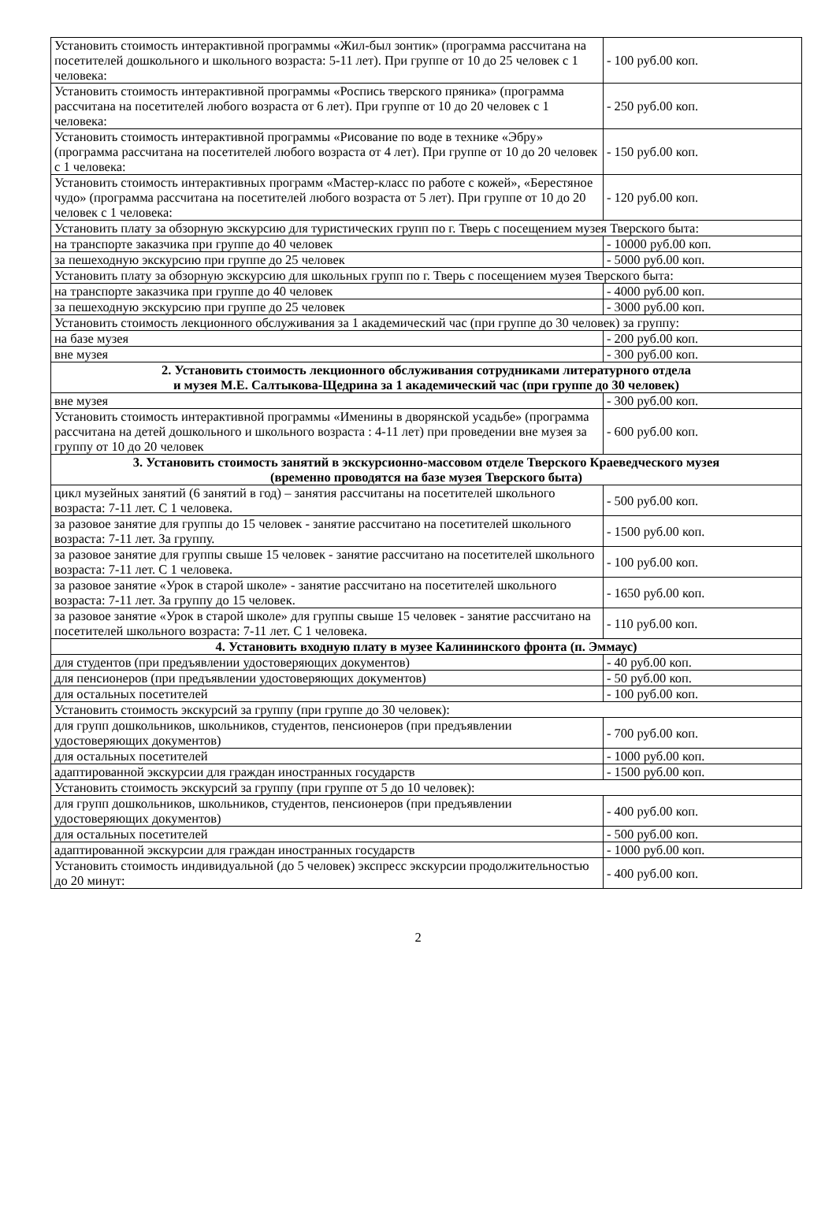| Установить стоимость интерактивной программы «Жил-был зонтик» (программа рассчитана на посетителей дошкольного и школьного возраста: 5-11 лет). При группе от 10 до 25 человек с 1 человека: | - 100 руб.00 коп. |
| Установить стоимость интерактивной программы «Роспись тверского пряника» (программа рассчитана на посетителей любого возраста от 6 лет). При группе от 10 до 20 человек с 1 человека: | - 250 руб.00 коп. |
| Установить стоимость интерактивной программы «Рисование по воде в технике «Эбру» (программа рассчитана на посетителей любого возраста от 4 лет). При группе от 10 до 20 человек с 1 человека: | - 150 руб.00 коп. |
| Установить стоимость интерактивных программ «Мастер-класс по работе с кожей», «Берестяное чудо» (программа рассчитана на посетителей любого возраста от 5 лет). При группе от 10 до 20 человек с 1 человека: | - 120 руб.00 коп. |
| Установить плату за обзорную экскурсию для туристических групп по г. Тверь с посещением музея Тверского быта: | |
| на транспорте заказчика при группе до 40 человек | - 10000 руб.00 коп. |
| за пешеходную экскурсию при группе до 25 человек | - 5000 руб.00 коп. |
| Установить плату за обзорную экскурсию для школьных групп по г. Тверь с посещением музея Тверского быта: | |
| на транспорте заказчика при группе до 40 человек | - 4000 руб.00 коп. |
| за пешеходную экскурсию при группе до 25 человек | - 3000 руб.00 коп. |
| Установить стоимость лекционного обслуживания за 1 академический час (при группе до 30 человек) за группу: | |
| на базе музея | - 200 руб.00 коп. |
| вне музея | - 300 руб.00 коп. |
| 2. Установить стоимость лекционного обслуживания сотрудниками литературного отдела и музея М.Е. Салтыкова-Щедрина за 1 академический час (при группе до 30 человек) | |
| вне музея | - 300 руб.00 коп. |
| Установить стоимость интерактивной программы «Именины в дворянской усадьбе» (программа рассчитана на детей дошкольного и школьного возраста : 4-11 лет) при проведении вне музея за группу от 10 до 20 человек | - 600 руб.00 коп. |
| 3. Установить стоимость занятий в экскурсионно-массовом отделе Тверского Краеведческого музея (временно проводятся на базе музея Тверского быта) | |
| цикл музейных занятий (6 занятий в год) – занятия рассчитаны на посетителей школьного возраста: 7-11 лет. С 1 человека. | - 500 руб.00 коп. |
| за разовое занятие для группы до 15 человек - занятие рассчитано на посетителей школьного возраста: 7-11 лет. За группу. | - 1500 руб.00 коп. |
| за разовое занятие для группы свыше 15 человек - занятие рассчитано на посетителей школьного возраста: 7-11 лет. С 1 человека. | - 100 руб.00 коп. |
| за разовое занятие «Урок в старой школе» - занятие рассчитано на посетителей школьного возраста: 7-11 лет. За группу до 15 человек. | - 1650 руб.00 коп. |
| за разовое занятие «Урок в старой школе» для группы свыше 15 человек - занятие рассчитано на посетителей школьного возраста: 7-11 лет. С 1 человека. | - 110 руб.00 коп. |
| 4. Установить входную плату в музее Калининского фронта (п. Эммаус) | |
| для студентов (при предъявлении удостоверяющих документов) | - 40 руб.00 коп. |
| для пенсионеров (при предъявлении удостоверяющих документов) | - 50 руб.00 коп. |
| для остальных посетителей | - 100 руб.00 коп. |
| Установить стоимость экскурсий за группу (при группе до 30 человек): | |
| для групп дошкольников, школьников, студентов, пенсионеров (при предъявлении удостоверяющих документов) | - 700 руб.00 коп. |
| для остальных посетителей | - 1000 руб.00 коп. |
| адаптированной экскурсии для граждан иностранных государств | - 1500 руб.00 коп. |
| Установить стоимость экскурсий за группу (при группе от 5 до 10 человек): | |
| для групп дошкольников, школьников, студентов, пенсионеров (при предъявлении удостоверяющих документов) | - 400 руб.00 коп. |
| для остальных посетителей | - 500 руб.00 коп. |
| адаптированной экскурсии для граждан иностранных государств | - 1000 руб.00 коп. |
| Установить стоимость индивидуальной (до 5 человек) экспресс экскурсии продолжительностью до 20 минут: | - 400 руб.00 коп. |
2